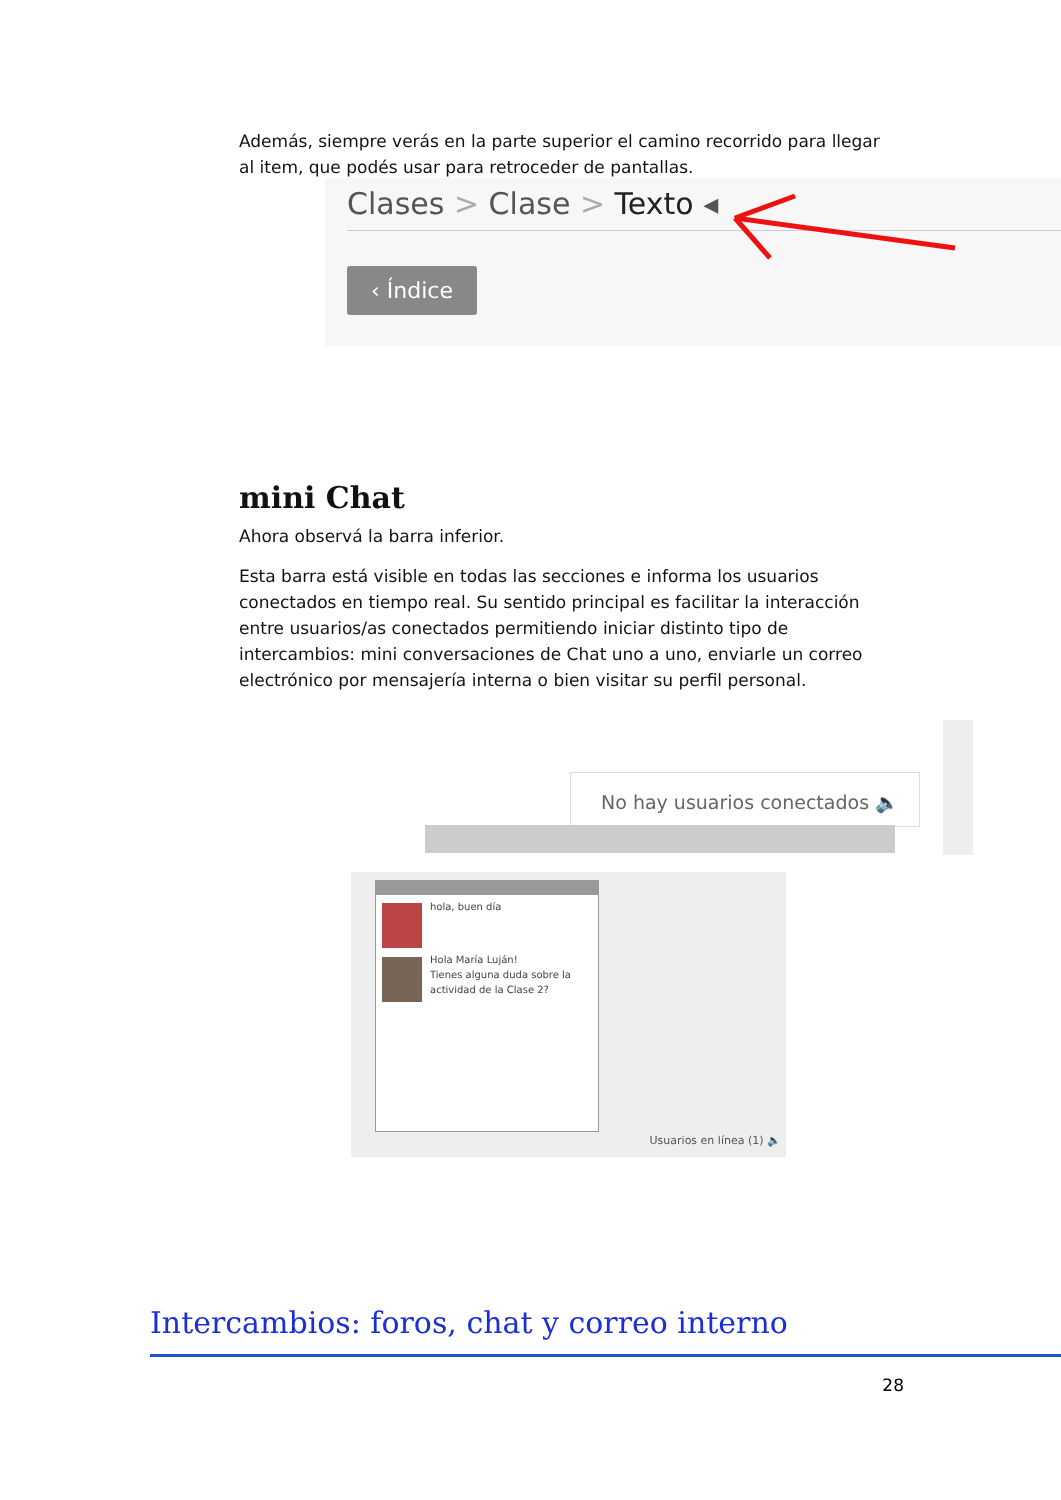Además, siempre verás en la parte superior el camino recorrido para llegar al item, que podés usar para retroceder de pantallas.
Clases > Clase > Texto ◂
‹ Índice
mini Chat
Ahora observá la barra inferior.
Esta barra está visible en todas las secciones e informa los usuarios conectados en tiempo real. Su sentido principal es facilitar la interacción entre usuarios/as conectados permitiendo iniciar distinto tipo de intercambios: mini conversaciones de Chat uno a uno, enviarle un correo electrónico por mensajería interna o bien visitar su perfil personal.
No hay usuarios conectados 🔈
hola, buen día
Hola María Luján!
Tienes alguna duda sobre la actividad de la Clase 2?
Usuarios en línea (1) 🔈
Intercambios: foros, chat y correo interno
28